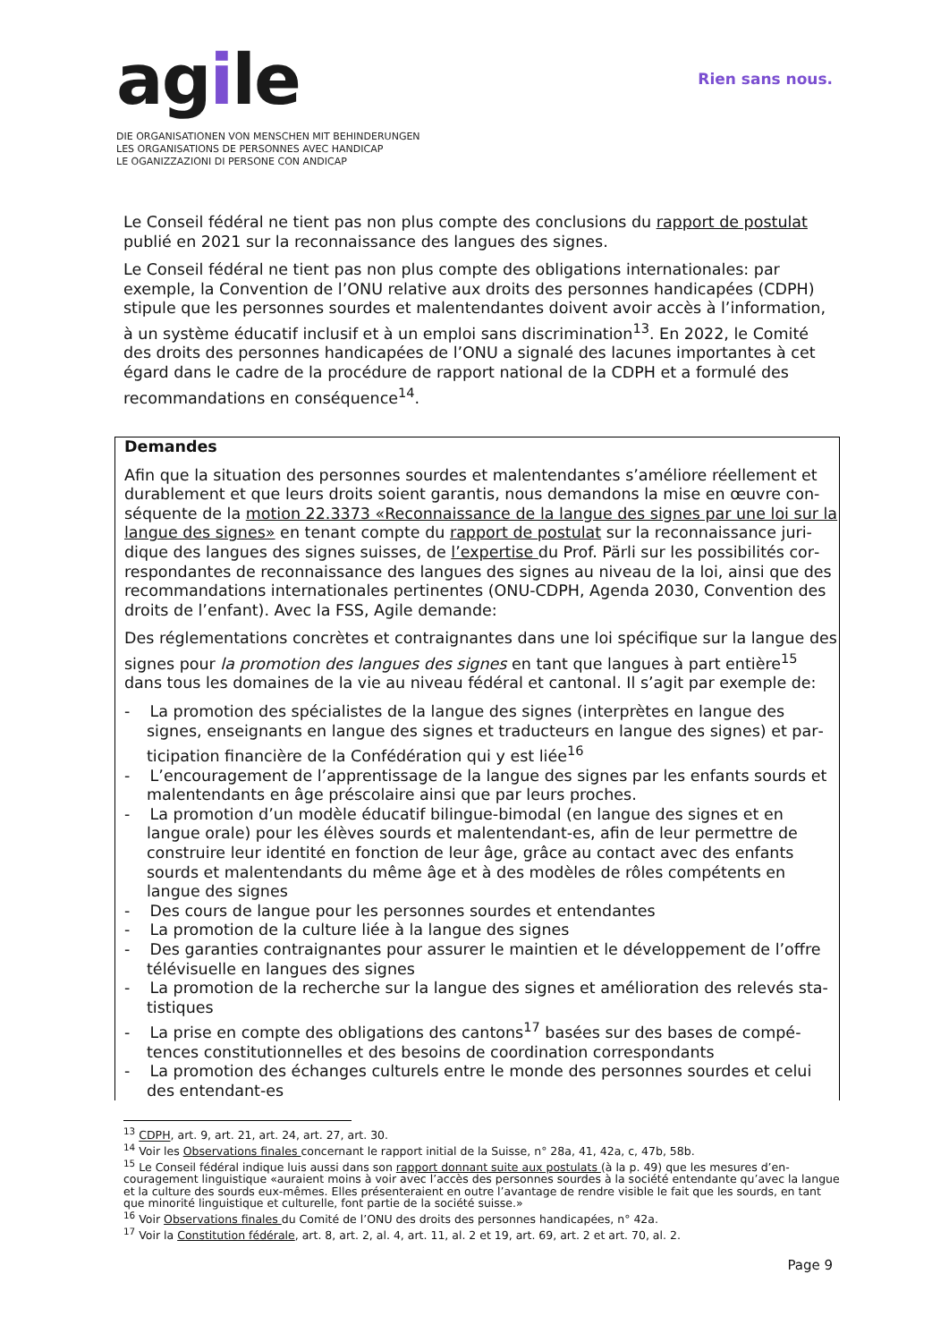agile
DIE ORGANISATIONEN VON MENSCHEN MIT BEHINDERUNGEN
LES ORGANISATIONS DE PERSONNES AVEC HANDICAP
LE OGANIZZAZIONI DI PERSONE CON ANDICAP
Rien sans nous.
Le Conseil fédéral ne tient pas non plus compte des conclusions du rapport de postulat publié en 2021 sur la reconnaissance des langues des signes.
Le Conseil fédéral ne tient pas non plus compte des obligations internationales: par exemple, la Convention de l’ONU relative aux droits des personnes handicapées (CDPH) stipule que les personnes sourdes et malentendantes doivent avoir accès à l’information, à un système éducatif inclusif et à un emploi sans discrimination<sup>13</sup>. En 2022, le Comité des droits des personnes handicapées de l’ONU a signalé des lacunes importantes à cet égard dans le cadre de la procédure de rapport national de la CDPH et a formulé des recomman­dations en conséquence<sup>14</sup>.
Demandes
Afin que la situation des personnes sourdes et malentendantes s’améliore réellement et durablement et que leurs droits soient garantis, nous demandons la mise en œuvre con­séquente de la motion 22.3373 «Reconnaissance de la langue des signes par une loi sur la langue des signes» en tenant compte du rapport de postulat sur la reconnaissance juri­dique des langues des signes suisses, de l’expertise du Prof. Pärli sur les possibilités cor­respondantes de reconnaissance des langues des signes au niveau de la loi, ainsi que des recommandations internationales pertinentes (ONU-CDPH, Agenda 2030, Convention des droits de l’enfant). Avec la FSS, Agile demande:
Des réglementations concrètes et contraignantes dans une loi spécifique sur la langue des signes pour la promotion des langues des signes en tant que langues à part entière<sup>15</sup> dans tous les domaines de la vie au niveau fédéral et cantonal. Il s’agit par exemple de:
- La promotion des spécialistes de la langue des signes (interprètes en langue des signes, enseignants en langue des signes et traducteurs en langue des signes) et par­ticipation financière de la Confédération qui y est liée<sup>16</sup>
- L’encouragement de l’apprentissage de la langue des signes par les enfants sourds et malentendants en âge préscolaire ainsi que par leurs proches.
- La promotion d’un modèle éducatif bilingue-bimodal (en langue des signes et en langue orale) pour les élèves sourds et malentendant-es, afin de leur permettre de construire leur identité en fonction de leur âge, grâce au contact avec des enfants sourds et malentendants du même âge et à des modèles de rôles compétents en langue des signes
- Des cours de langue pour les personnes sourdes et entendantes
- La promotion de la culture liée à la langue des signes
- Des garanties contraignantes pour assurer le maintien et le développement de l’offre télévisuelle en langues des signes
- La promotion de la recherche sur la langue des signes et amélioration des relevés sta­tistiques
- La prise en compte des obligations des cantons<sup>17</sup> basées sur des bases de compé­tences constitutionnelles et des besoins de coordination correspondants
- La promotion des échanges culturels entre le monde des personnes sourdes et celui des entendant-es
<sup>13</sup> CDPH, art. 9, art. 21, art. 24, art. 27, art. 30.
<sup>14</sup> Voir les Observations finales concernant le rapport initial de la Suisse, n° 28a, 41, 42a, c, 47b, 58b.
<sup>15</sup> Le Conseil fédéral indique luis aussi dans son rapport donnant suite aux postulats (à la p. 49) que les mesures d’en­couragement linguistique «auraient moins à voir avec l’accès des personnes sourdes à la société entendante qu’avec la langue et la culture des sourds eux-mêmes. Elles présenteraient en outre l’avantage de rendre visible le fait que les sourds, en tant que minorité linguistique et culturelle, font partie de la société suisse.»
<sup>16</sup> Voir Observations finales du Comité de l’ONU des droits des personnes handicapées, n° 42a.
<sup>17</sup> Voir la Constitution fédérale, art. 8, art. 2, al. 4, art. 11, al. 2 et 19, art. 69, art. 2 et art. 70, al. 2.
Page 9